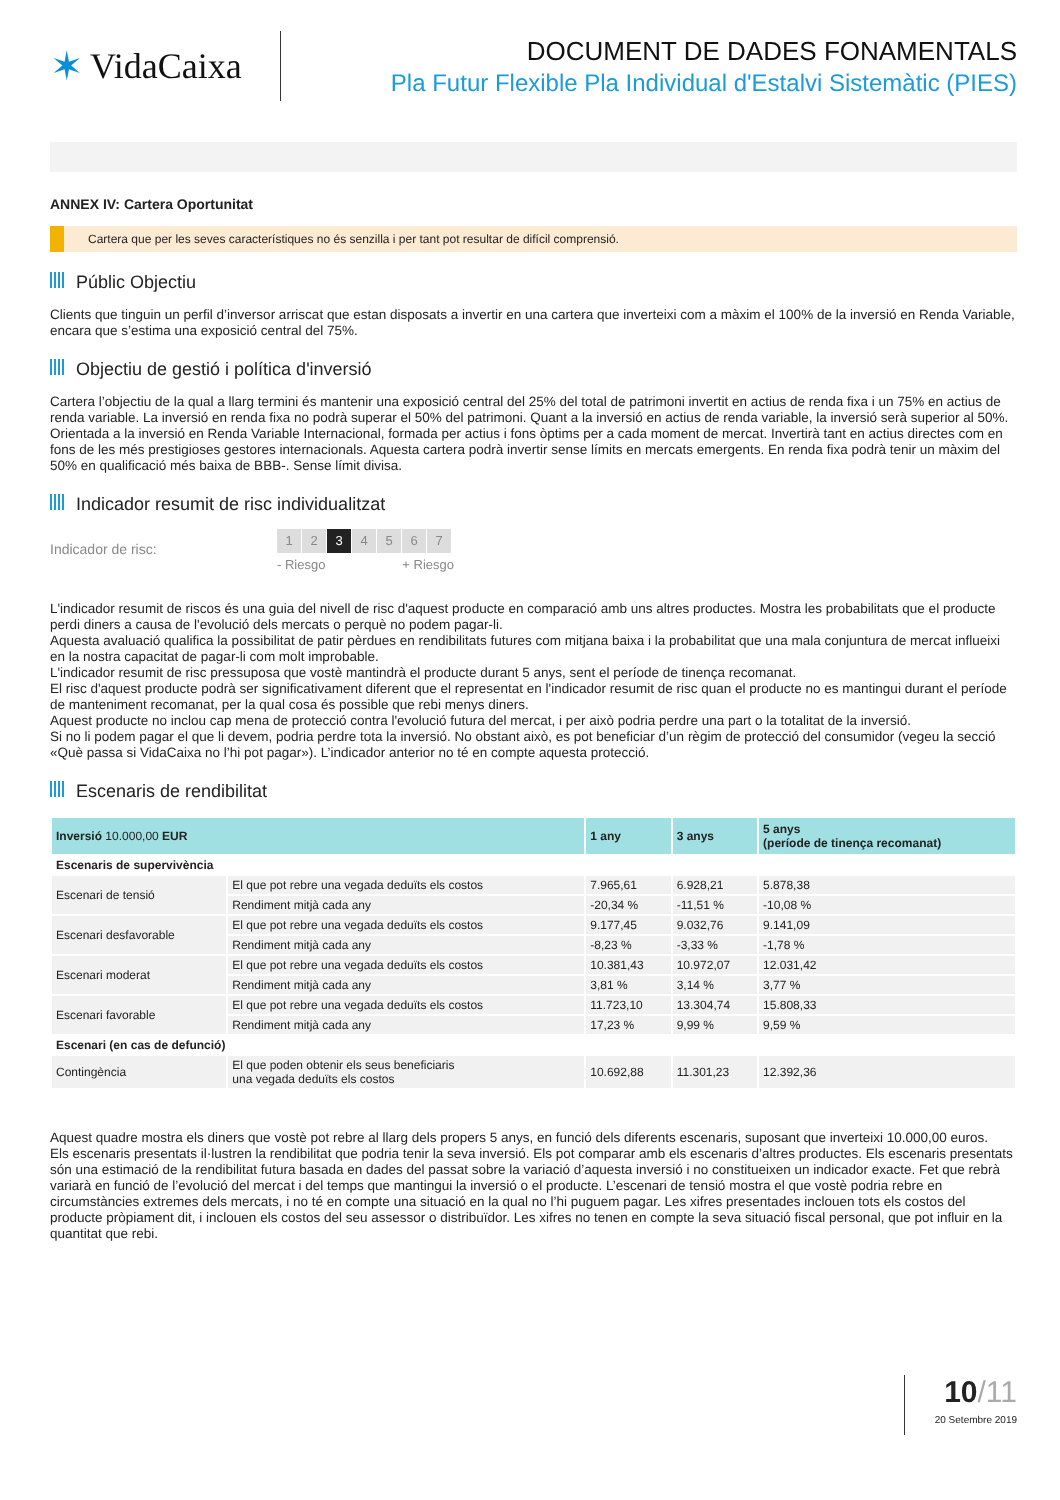✶ VidaCaixa
DOCUMENT DE DADES FONAMENTALS
Pla Futur Flexible Pla Individual d'Estalvi Sistemàtic (PIES)
ANNEX IV: Cartera Oportunitat
Cartera que per les seves característiques no és senzilla i per tant pot resultar de difícil comprensió.
Públic Objectiu
Clients que tinguin un perfil d’inversor arriscat que estan disposats a invertir en una cartera que inverteixi com a màxim el 100% de la inversió en Renda Variable, encara que s’estima una exposició central del 75%.
Objectiu de gestió i política d'inversió
Cartera l’objectiu de la qual a llarg termini és mantenir una exposició central del 25% del total de patrimoni invertit en actius de renda fixa i un 75% en actius de renda variable. La inversió en renda fixa no podrà superar el 50% del patrimoni. Quant a la inversió en actius de renda variable, la inversió serà superior al 50%.
Orientada a la inversió en Renda Variable Internacional, formada per actius i fons òptims per a cada moment de mercat. Invertirà tant en actius directes com en fons de les més prestigioses gestores internacionals. Aquesta cartera podrà invertir sense límits en mercats emergents. En renda fixa podrà tenir un màxim del 50% en qualificació més baixa de BBB-. Sense límit divisa.
Indicador resumit de risc individualitzat
Indicador de risc:
1 2 3 4567
- Riesgo + Riesgo
L'indicador resumit de riscos és una guia del nivell de risc d'aquest producte en comparació amb uns altres productes. Mostra les probabilitats que el producte perdi diners a causa de l'evolució dels mercats o perquè no podem pagar-li.
Aquesta avaluació qualifica la possibilitat de patir pèrdues en rendibilitats futures com mitjana baixa i la probabilitat que una mala conjuntura de mercat influeixi en la nostra capacitat de pagar-li com molt improbable.
L'indicador resumit de risc pressuposa que vostè mantindrà el producte durant 5 anys, sent el període de tinença recomanat.
El risc d'aquest producte podrà ser significativament diferent que el representat en l'indicador resumit de risc quan el producte no es mantingui durant el període de manteniment recomanat, per la qual cosa és possible que rebi menys diners.
Aquest producte no inclou cap mena de protecció contra l'evolució futura del mercat, i per això podria perdre una part o la totalitat de la inversió.
Si no li podem pagar el que li devem, podria perdre tota la inversió. No obstant això, es pot beneficiar d’un règim de protecció del consumidor (vegeu la secció «Què passa si VidaCaixa no l’hi pot pagar»). L’indicador anterior no té en compte aquesta protecció.
Escenaris de rendibilitat
| Inversió 10.000,00 EUR | | 1 any | 3 anys | 5 anys (període de tinença recomanat) |
| --- | --- | --- | --- | --- |
| Escenaris de supervivència | | | | |
| Escenari de tensió | El que pot rebre una vegada deduïts els costos | 7.965,61 | 6.928,21 | 5.878,38 |
| | Rendiment mitjà cada any | -20,34 % | -11,51 % | -10,08 % |
| Escenari desfavorable | El que pot rebre una vegada deduïts els costos | 9.177,45 | 9.032,76 | 9.141,09 |
| | Rendiment mitjà cada any | -8,23 % | -3,33 % | -1,78 % |
| Escenari moderat | El que pot rebre una vegada deduïts els costos | 10.381,43 | 10.972,07 | 12.031,42 |
| | Rendiment mitjà cada any | 3,81 % | 3,14 % | 3,77 % |
| Escenari favorable | El que pot rebre una vegada deduïts els costos | 11.723,10 | 13.304,74 | 15.808,33 |
| | Rendiment mitjà cada any | 17,23 % | 9,99 % | 9,59 % |
| Escenari (en cas de defunció) | | | | |
| Contingència | El que poden obtenir els seus beneficiaris una vegada deduïts els costos | 10.692,88 | 11.301,23 | 12.392,36 |
Aquest quadre mostra els diners que vostè pot rebre al llarg dels propers 5 anys, en funció dels diferents escenaris, suposant que inverteixi 10.000,00 euros.
Els escenaris presentats il·lustren la rendibilitat que podria tenir la seva inversió. Els pot comparar amb els escenaris d’altres productes. Els escenaris presentats són una estimació de la rendibilitat futura basada en dades del passat sobre la variació d’aquesta inversió i no constitueixen un indicador exacte. Fet que rebrà variarà en funció de l’evolució del mercat i del temps que mantingui la inversió o el producte. L’escenari de tensió mostra el que vostè podria rebre en circumstàncies extremes dels mercats, i no té en compte una situació en la qual no l’hi puguem pagar. Les xifres presentades inclouen tots els costos del producte pròpiament dit, i inclouen els costos del seu assessor o distribuïdor. Les xifres no tenen en compte la seva situació fiscal personal, que pot influir en la quantitat que rebi.
10/11
20 Setembre 2019